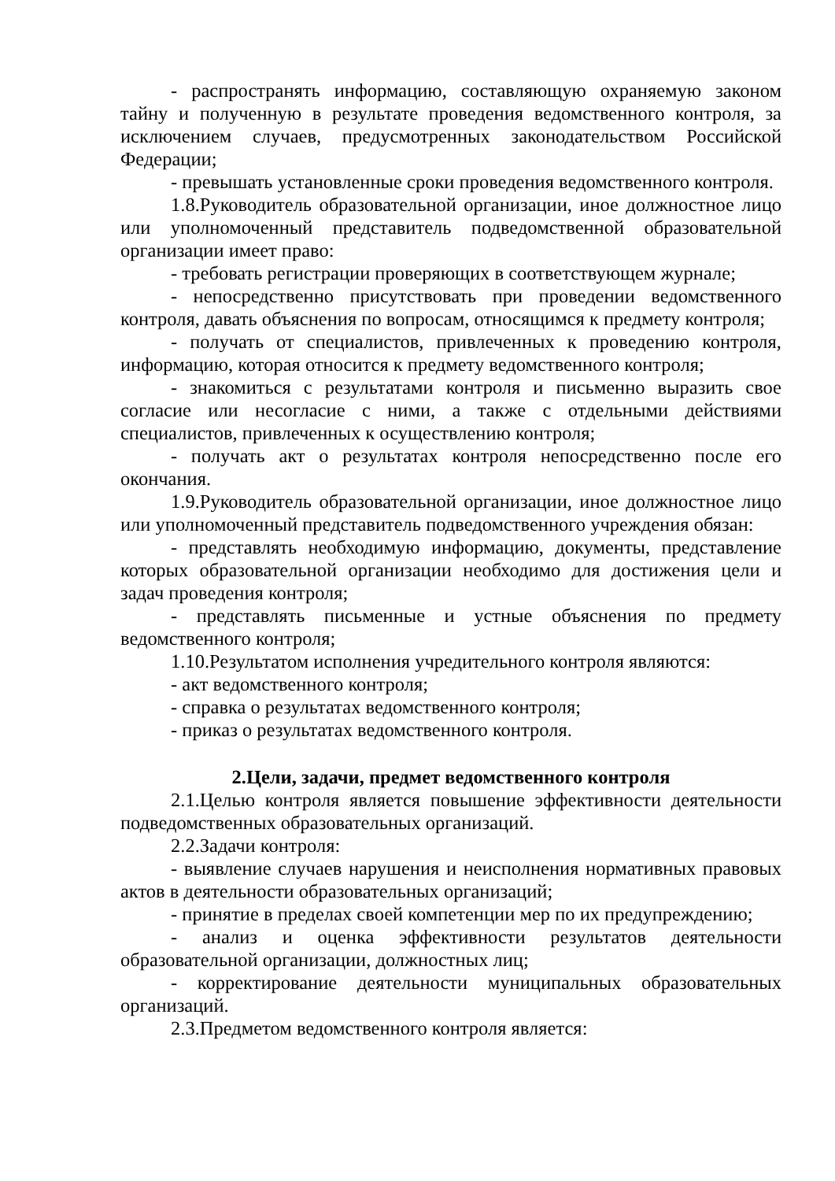- распространять информацию, составляющую охраняемую законом тайну и полученную в результате проведения ведомственного контроля, за исключением случаев, предусмотренных законодательством Российской Федерации;
- превышать установленные сроки проведения ведомственного контроля.
1.8.Руководитель образовательной организации, иное должностное лицо или уполномоченный представитель подведомственной образовательной организации имеет право:
- требовать регистрации проверяющих в соответствующем журнале;
- непосредственно присутствовать при проведении ведомственного контроля, давать объяснения по вопросам, относящимся к предмету контроля;
- получать от специалистов, привлеченных к проведению контроля, информацию, которая относится к предмету ведомственного контроля;
- знакомиться с результатами контроля и письменно выразить свое согласие или несогласие с ними, а также с отдельными действиями специалистов, привлеченных к осуществлению контроля;
- получать акт о результатах контроля непосредственно после его окончания.
1.9.Руководитель образовательной организации, иное должностное лицо или уполномоченный представитель подведомственного учреждения обязан:
- представлять необходимую информацию, документы, представление которых образовательной организации необходимо для достижения цели и задач проведения контроля;
- представлять письменные и устные объяснения по предмету ведомственного контроля;
1.10.Результатом исполнения учредительного контроля являются:
- акт ведомственного контроля;
- справка о результатах ведомственного контроля;
- приказ о результатах ведомственного контроля.
2.Цели, задачи, предмет ведомственного контроля
2.1.Целью контроля является повышение эффективности деятельности подведомственных образовательных организаций.
2.2.Задачи контроля:
- выявление случаев нарушения и неисполнения нормативных правовых актов в деятельности образовательных организаций;
- принятие в пределах своей компетенции мер по их предупреждению;
- анализ и оценка эффективности результатов деятельности образовательной организации, должностных лиц;
- корректирование деятельности муниципальных образовательных организаций.
2.3.Предметом ведомственного контроля является: